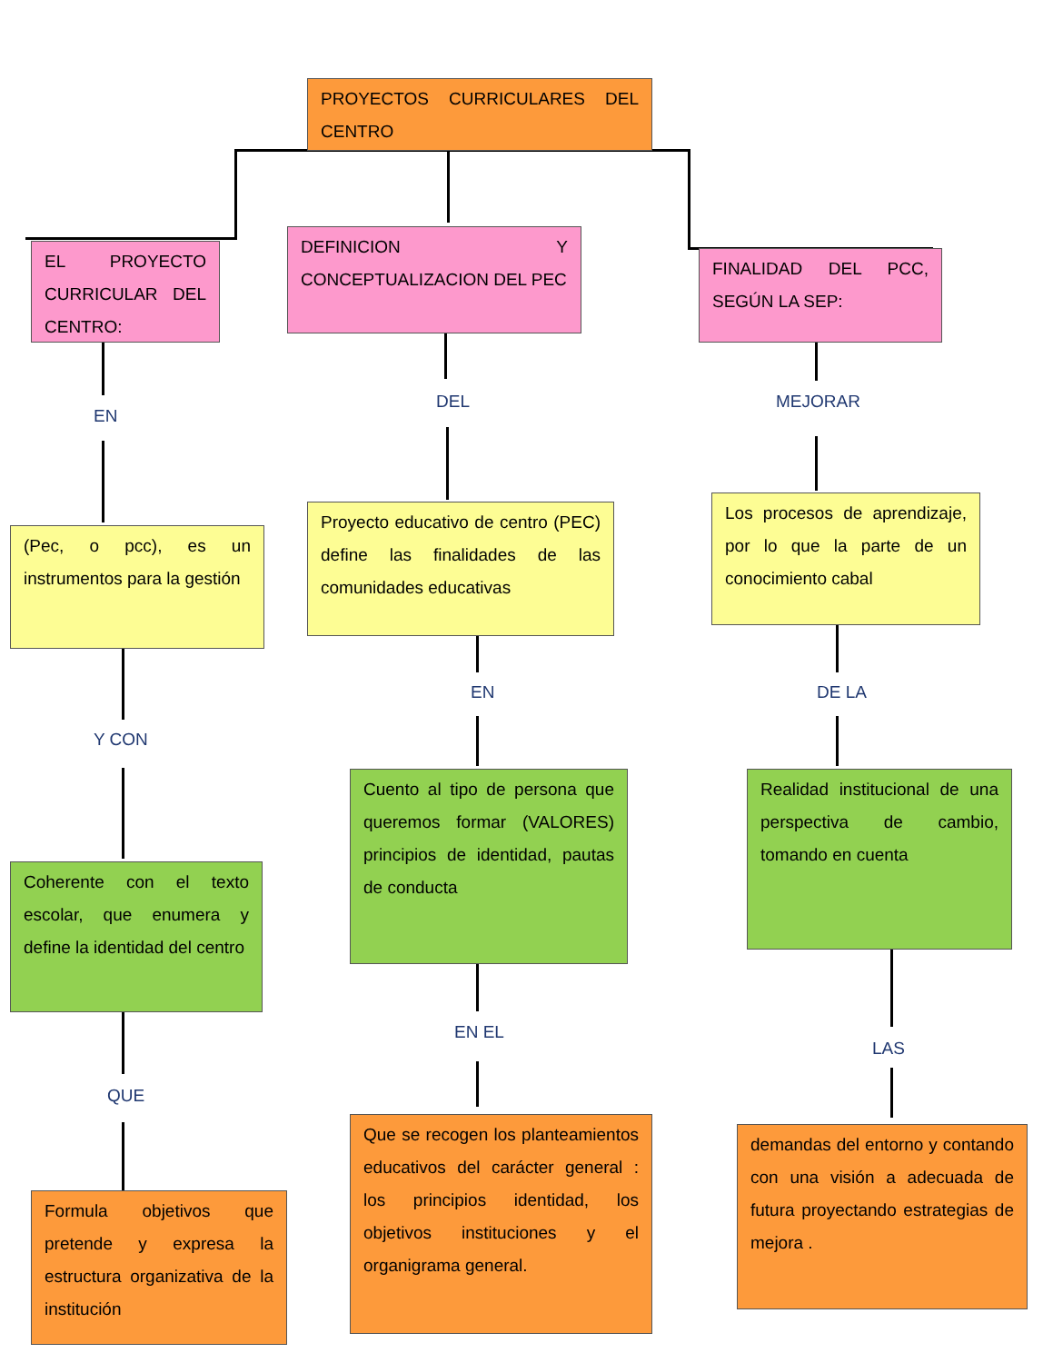PROYECTOS CURRICULARES DEL CENTRO
EL PROYECTO CURRICULAR DEL CENTRO:
DEFINICION Y CONCEPTUALIZACION DEL PEC
FINALIDAD DEL PCC, SEGÚN LA SEP:
EN
DEL MEJORAR
(Pec, o pcc), es un instrumentos para la gestión
Proyecto educativo de centro (PEC) define las finalidades de las comunidades educativas
Los procesos de aprendizaje, por lo que la parte de un conocimiento cabal
Y CON
EN DE LA
Coherente con el texto escolar, que enumera y define la identidad del centro
Cuento al tipo de persona que queremos formar (VALORES) principios de identidad, pautas de conducta
Realidad institucional de una perspectiva de cambio, tomando en cuenta
QUE
EN EL
LAS
Formula objetivos que pretende y expresa la estructura organizativa de la institución
Que se recogen los planteamientos educativos del carácter general : los principios identidad, los objetivos instituciones y el organigrama general.
demandas del entorno y contando con una visión a adecuada de futura proyectando estrategias de mejora .